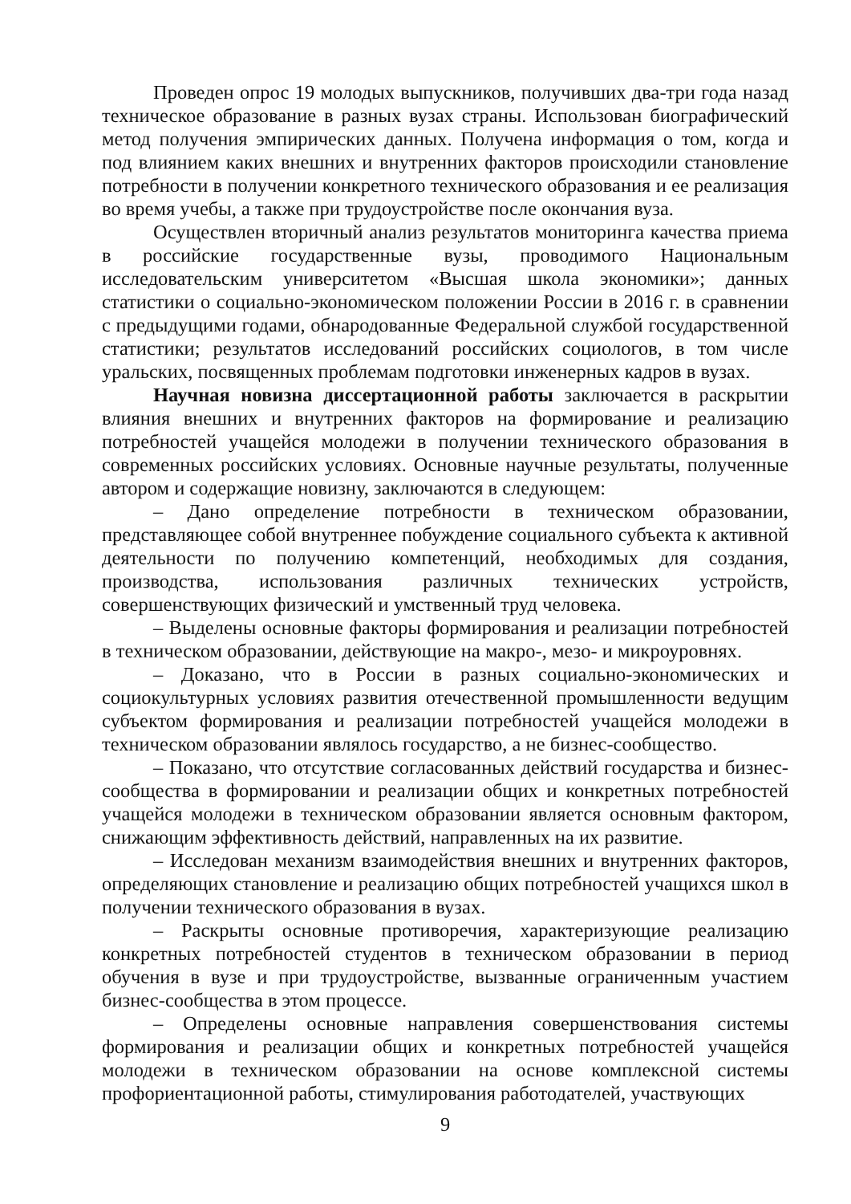Проведен опрос 19 молодых выпускников, получивших два-три года назад техническое образование в разных вузах страны. Использован биографический метод получения эмпирических данных. Получена информация о том, когда и под влиянием каких внешних и внутренних факторов происходили становление потребности в получении конкретного технического образования и ее реализация во время учебы, а также при трудоустройстве после окончания вуза.
Осуществлен вторичный анализ результатов мониторинга качества приема в российские государственные вузы, проводимого Национальным исследовательским университетом «Высшая школа экономики»; данных статистики о социально-экономическом положении России в 2016 г. в сравнении с предыдущими годами, обнародованные Федеральной службой государственной статистики; результатов исследований российских социологов, в том числе уральских, посвященных проблемам подготовки инженерных кадров в вузах.
Научная новизна диссертационной работы заключается в раскрытии влияния внешних и внутренних факторов на формирование и реализацию потребностей учащейся молодежи в получении технического образования в современных российских условиях. Основные научные результаты, полученные автором и содержащие новизну, заключаются в следующем:
– Дано определение потребности в техническом образовании, представляющее собой внутреннее побуждение социального субъекта к активной деятельности по получению компетенций, необходимых для создания, производства, использования различных технических устройств, совершенствующих физический и умственный труд человека.
– Выделены основные факторы формирования и реализации потребностей в техническом образовании, действующие на макро-, мезо- и микроуровнях.
– Доказано, что в России в разных социально-экономических и социокультурных условиях развития отечественной промышленности ведущим субъектом формирования и реализации потребностей учащейся молодежи в техническом образовании являлось государство, а не бизнес-сообщество.
– Показано, что отсутствие согласованных действий государства и бизнес-сообщества в формировании и реализации общих и конкретных потребностей учащейся молодежи в техническом образовании является основным фактором, снижающим эффективность действий, направленных на их развитие.
– Исследован механизм взаимодействия внешних и внутренних факторов, определяющих становление и реализацию общих потребностей учащихся школ в получении технического образования в вузах.
– Раскрыты основные противоречия, характеризующие реализацию конкретных потребностей студентов в техническом образовании в период обучения в вузе и при трудоустройстве, вызванные ограниченным участием бизнес-сообщества в этом процессе.
– Определены основные направления совершенствования системы формирования и реализации общих и конкретных потребностей учащейся молодежи в техническом образовании на основе комплексной системы профориентационной работы, стимулирования работодателей, участвующих
9